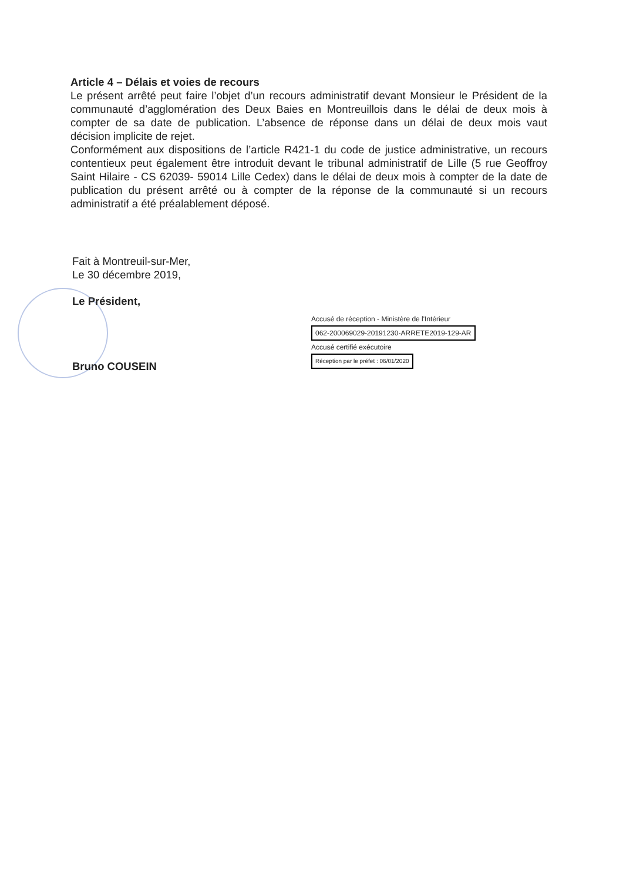Article 4 – Délais et voies de recours
Le présent arrêté peut faire l’objet d’un recours administratif devant Monsieur le Président de la communauté d’agglomération des Deux Baies en Montreuillois dans le délai de deux mois à compter de sa date de publication. L’absence de réponse dans un délai de deux mois vaut décision implicite de rejet.
Conformément aux dispositions de l’article R421-1 du code de justice administrative, un recours contentieux peut également être introduit devant le tribunal administratif de Lille (5 rue Geoffroy Saint Hilaire - CS 62039- 59014 Lille Cedex) dans le délai de deux mois à compter de la date de publication du présent arrêté ou à compter de la réponse de la communauté si un recours administratif a été préalablement déposé.
Fait à Montreuil-sur-Mer,
Le 30 décembre 2019,
Le Président,
Bruno COUSEIN
Accusé de réception - Ministère de l'Intérieur
062-200069029-20191230-ARRETE2019-129-AR
Accusé certifié exécutoire
Réception par le préfet : 06/01/2020